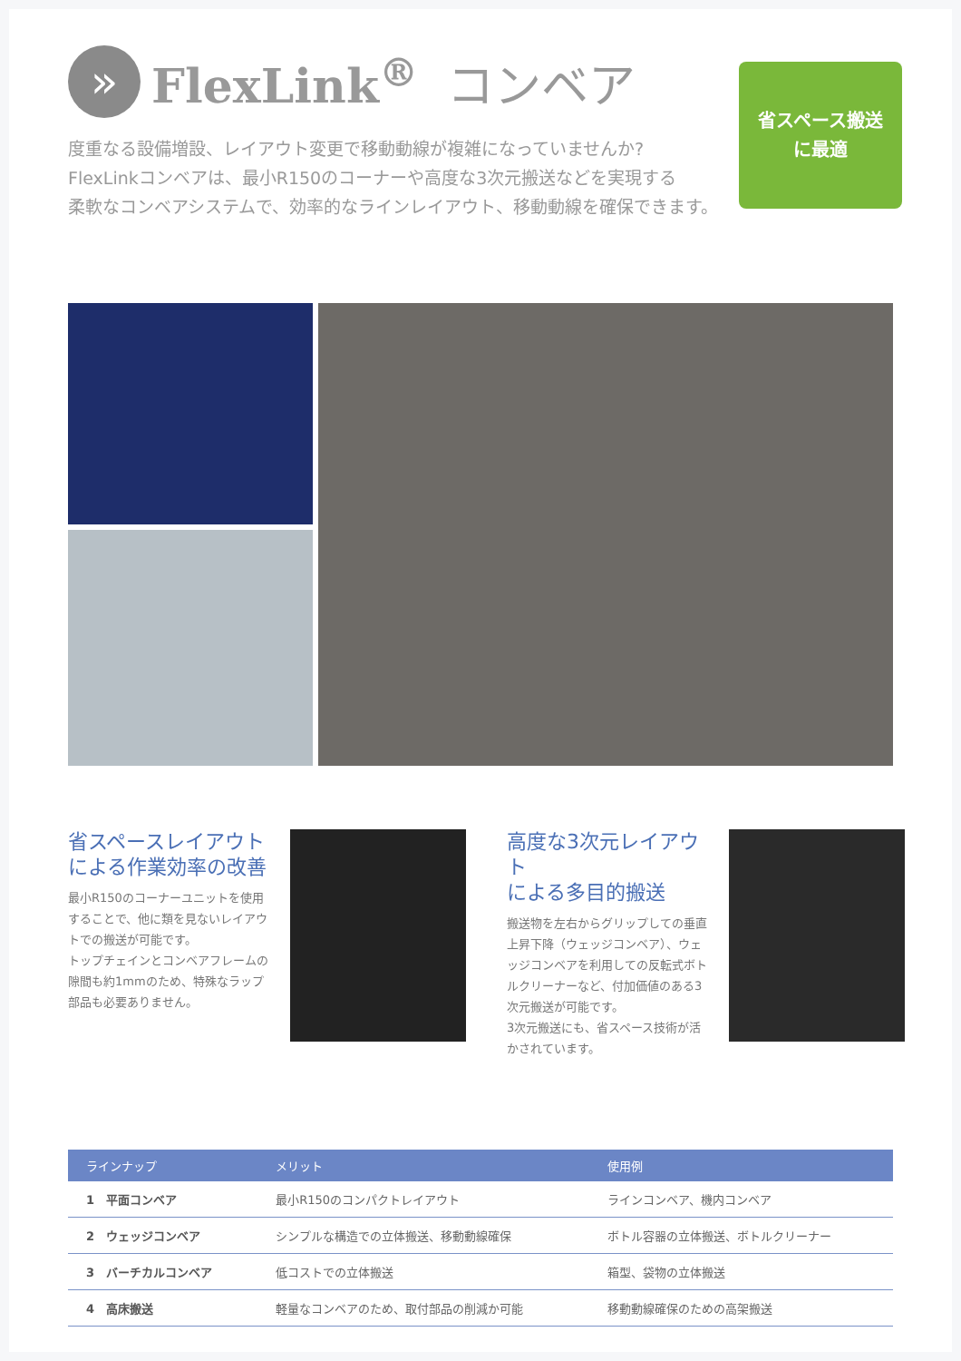»
FlexLink<sup>®</sup> コンベア
度重なる設備増設、レイアウト変更で移動動線が複雑になっていませんか?
FlexLinkコンベアは、最小R150のコーナーや高度な3次元搬送などを実現する
柔軟なコンベアシステムで、効率的なラインレイアウト、移動動線を確保できます。
省スペース搬送
に最適
省スペースレイアウト
による作業効率の改善
最小R150のコーナーユニットを使用することで、他に類を見ないレイアウトでの搬送が可能です。
トップチェインとコンベアフレームの隙間も約1mmのため、特殊なラップ部品も必要ありません。
高度な3次元レイアウト
による多目的搬送
搬送物を左右からグリップしての垂直上昇下降（ウェッジコンベア）、ウェッジコンベアを利用しての反転式ボトルクリーナーなど、付加価値のある3次元搬送が可能です。
3次元搬送にも、省スペース技術が活かされています。
| ラインナップ | メリット | 使用例 |
| --- | --- | --- |
| 1 平面コンベア | 最小R150のコンパクトレイアウト | ラインコンベア、機内コンベア |
| 2 ウェッジコンベア | シンプルな構造での立体搬送、移動動線確保 | ボトル容器の立体搬送、ボトルクリーナー |
| 3 バーチカルコンベア | 低コストでの立体搬送 | 箱型、袋物の立体搬送 |
| 4 高床搬送 | 軽量なコンベアのため、取付部品の削減か可能 | 移動動線確保のための高架搬送 |